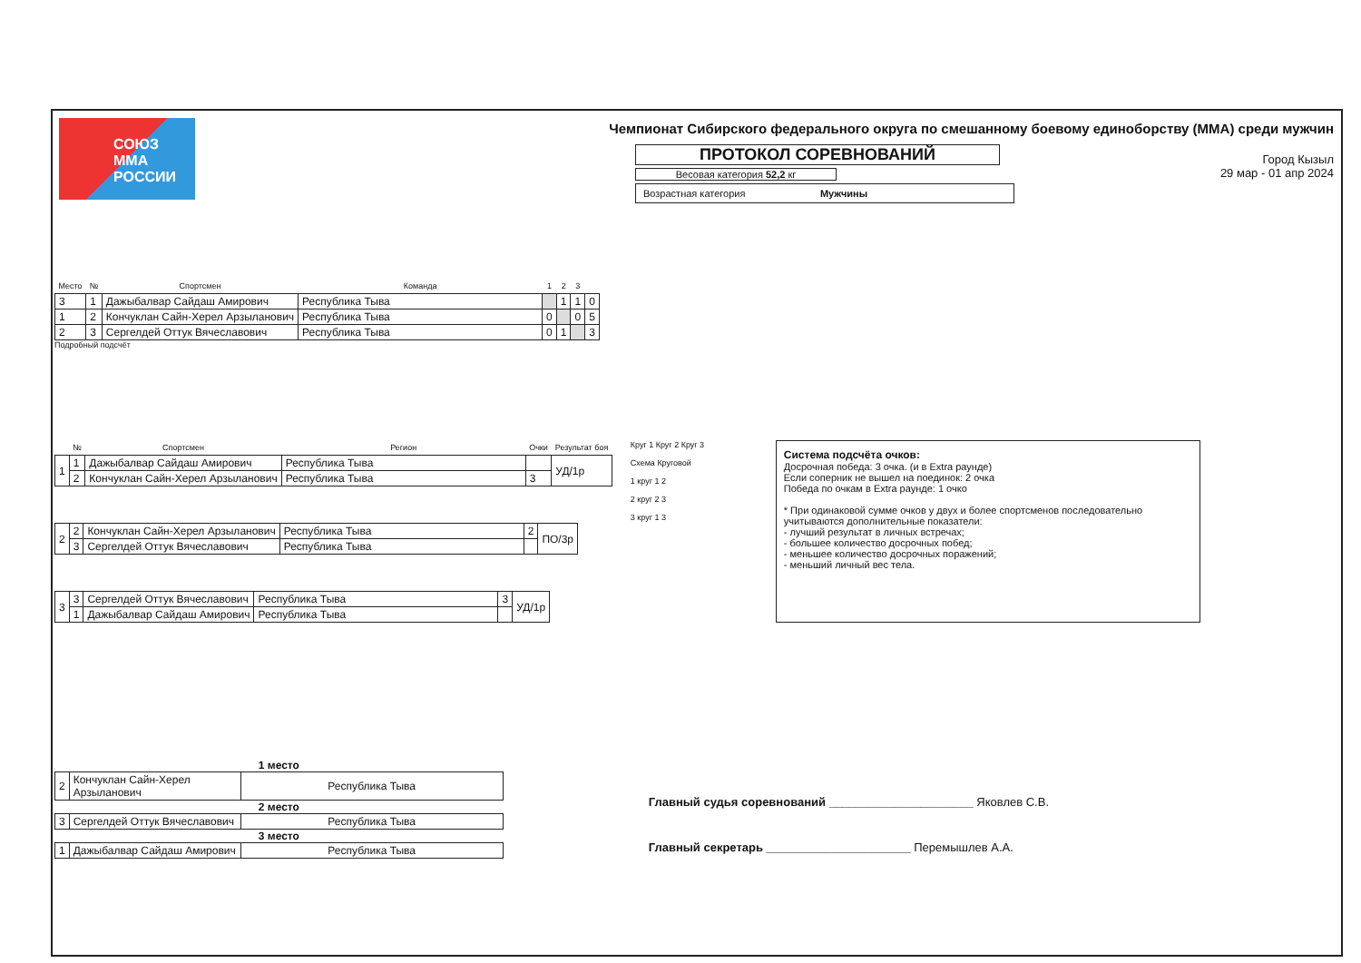СОЮЗ
ММА
РОССИИ
Чемпионат Сибирского федерального округа по смешанному боевому единоборству (ММА) среди мужчин
ПРОТОКОЛ СОРЕВНОВАНИЙ
Весовая категория 52,2 кг
Возрастная категория Мужчины
Город Кызыл
29 мар - 01 апр 2024
| Место | № | Спортсмен | Команда | 1 | 2 | 3 | |
| --- | --- | --- | --- | --- | --- | --- | --- |
| 3 | 1 | Дажыбалвар Сайдаш Амирович | Республика Тыва | | 1 | 1 | 0 |
| 1 | 2 | Кончуклан Сайн-Херел Арзыланович | Республика Тыва | 0 | | 0 | 5 |
| 2 | 3 | Сергелдей Оттук Вячеславович | Республика Тыва | 0 | 1 | | 3 |
Подробный подсчёт
| | № | Спортсмен | Регион | Очки | Результат боя |
| --- | --- | --- | --- | --- | --- |
| 1 | 1 | Дажыбалвар Сайдаш Амирович | Республика Тыва | | УД/1р |
| | 2 | Кончуклан Сайн-Херел Арзыланович | Республика Тыва | 3 | |
| 2 | 2 | Кончуклан Сайн-Херел Арзыланович | Республика Тыва | 2 | ПО/3р |
| | 3 | Сергелдей Оттук Вячеславович | Республика Тыва | | |
| 3 | 3 | Сергелдей Оттук Вячеславович | Республика Тыва | 3 | УД/1р |
| | 1 | Дажыбалвар Сайдаш Амирович | Республика Тыва | | |
Круг 1 Круг 2 Круг 3
Схема Круговой
1 круг 1 2
2 круг 2 3
3 круг 1 3
Система подсчёта очков:
Досрочная победа: 3 очка. (и в Extra раунде)
Если соперник не вышел на поединок: 2 очка
Победа по очкам в Extra раунде: 1 очко
* При одинаковой сумме очков у двух и более спортсменов последовательно учитываются дополнительные показатели:
- лучший результат в личных встречах;
- большее количество досрочных побед;
- меньшее количество досрочных поражений;
- меньший личный вес тела.
1 место
| 2 | Кончуклан Сайн-Херел Арзыланович | Республика Тыва |
2 место
| 3 | Сергелдей Оттук Вячеславович | Республика Тыва |
3 место
| 1 | Дажыбалвар Сайдаш Амирович | Республика Тыва |
Главный судья соревнований ______________________ Яковлев С.В.
Главный секретарь ______________________ Перемышлев А.А.